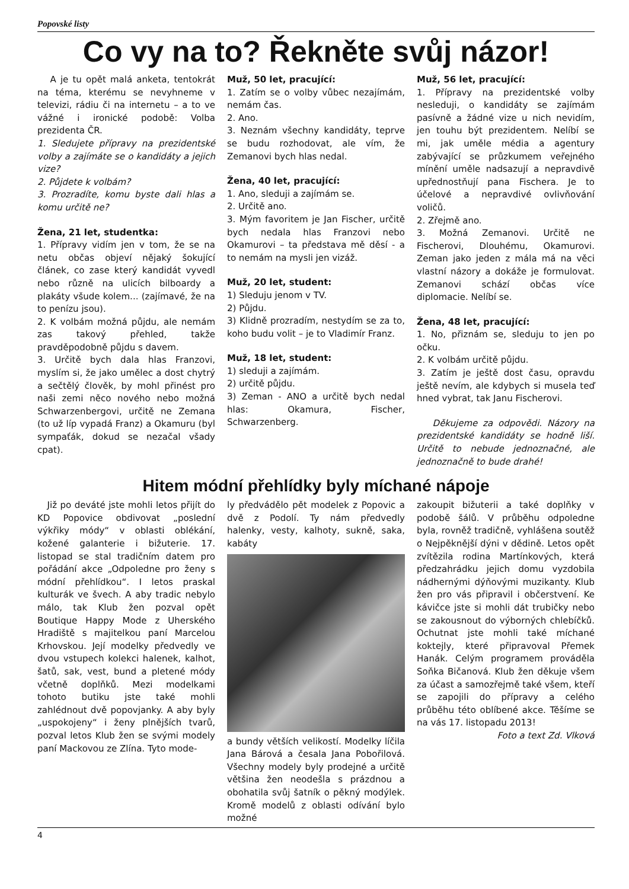Popovské listy
Co vy na to? Řekněte svůj názor!
A je tu opět malá anketa, tentokrát na téma, kterému se nevyhneme v televizi, rádiu či na internetu – a to ve vážné i ironické podobě: Volba prezidenta ČR.
1. Sledujete přípravy na prezidentské volby a zajímáte se o kandidáty a jejich vize?
2. Půjdete k volbám?
3. Prozradíte, komu byste dali hlas a komu určitě ne?
Žena, 21 let, studentka:
1. Přípravy vidím jen v tom, že se na netu občas objeví nějaký šokující článek, co zase který kandidát vyvedl nebo různě na ulicích bilboardy a plakáty všude kolem... (zajímavé, že na to penízu jsou).
2. K volbám možná půjdu, ale nemám zas takový přehled, takže pravděpodobně půjdu s davem.
3. Určitě bych dala hlas Franzovi, myslím si, že jako umělec a dost chytrý a sečtělý člověk, by mohl přinést pro naši zemi něco nového nebo možná Schwarzenbergovi, určitě ne Zemana (to už líp vypadá Franz) a Okamuru (byl sympaťák, dokud se nezačal všady cpat).
Muž, 50 let, pracující:
1. Zatím se o volby vůbec nezajímám, nemám čas.
2. Ano.
3. Neznám všechny kandidáty, teprve se budu rozhodovat, ale vím, že Zemanovi bych hlas nedal.
Žena, 40 let, pracující:
1. Ano, sleduji a zajímám se.
2. Určitě ano.
3. Mým favoritem je Jan Fischer, určitě bych nedala hlas Franzovi nebo Okamurovi – ta představa mě děsí - a to nemám na mysli jen vizáž.
Muž, 20 let, student:
1) Sleduju jenom v TV.
2) Půjdu.
3) Klidně prozradím, nestydím se za to, koho budu volit – je to Vladimír Franz.
Muž, 18 let, student:
1) sleduji a zajímám.
2) určitě půjdu.
3) Zeman - ANO a určitě bych nedal hlas: Okamura, Fischer, Schwarzenberg.
Muž, 56 let, pracující:
1. Přípravy na prezidentské volby nesleduji, o kandidáty se zajímám pasívně a žádné vize u nich nevidím, jen touhu být prezidentem. Nelíbí se mi, jak uměle média a agentury zabývající se průzkumem veřejného mínění uměle nadsazují a nepravdivě upřednostňují pana Fischera. Je to účelové a nepravdivé ovlivňování voličů.
2. Zřejmě ano.
3. Možná Zemanovi. Určitě ne Fischerovi, Dlouhému, Okamurovi. Zeman jako jeden z mála má na věci vlastní názory a dokáže je formulovat. Zemanovi schází občas více diplomacie. Nelíbí se.
Žena, 48 let, pracující:
1. No, přiznám se, sleduju to jen po očku.
2. K volbám určitě půjdu.
3. Zatím je ještě dost času, opravdu ještě nevím, ale kdybych si musela teď hned vybrat, tak Janu Fischerovi.
Děkujeme za odpovědi. Názory na prezidentské kandidáty se hodně liší. Určitě to nebude jednoznačné, ale jednoznačně to bude drahé!
Hitem módní přehlídky byly míchané nápoje
Již po deváté jste mohli letos přijít do KD Popovice obdivovat „poslední výkřiky módy“ v oblasti oblékání, kožené galanterie i bižuterie. 17. listopad se stal tradičním datem pro pořádání akce „Odpoledne pro ženy s módní přehlídkou“. I letos praskal kulturák ve švech. A aby tradic nebylo málo, tak Klub žen pozval opět Boutique Happy Mode z Uherského Hradiště s majitelkou paní Marcelou Krhovskou. Její modelky předvedly ve dvou vstupech kolekci halenek, kalhot, šatů, sak, vest, bund a pletené módy včetně doplňků. Mezi modelkami tohoto butiku jste také mohli zahlédnout dvě popovjanky. A aby byly „uspokojeny“ i ženy plnějších tvarů, pozval letos Klub žen se svými modely paní Mackovou ze Zlína. Tyto mode-
ly předvádělo pět modelek z Popovic a dvě z Podolí. Ty nám předvedly halenky, vesty, kalhoty, sukně, saka, kabáty
a bundy větších velikostí. Modelky líčila Jana Bárová a česala Jana Pobořilová. Všechny modely byly prodejné a určitě většina žen neodešla s prázdnou a obohatila svůj šatník o pěkný modýlek. Kromě modelů z oblasti odívání bylo možné
zakoupit bižuterii a také doplňky v podobě šálů. V průběhu odpoledne byla, rovněž tradičně, vyhlášena soutěž o Nejpěknější dýni v dědině. Letos opět zvítězila rodina Martínkových, která předzahrádku jejich domu vyzdobila nádhernými dýňovými muzikanty. Klub žen pro vás připravil i občerstvení. Ke kávičce jste si mohli dát trubičky nebo se zakousnout do výborných chlebíčků. Ochutnat jste mohli také míchané koktejly, které připravoval Přemek Hanák. Celým programem prováděla Soňka Bičanová. Klub žen děkuje všem za účast a samozřejmě také všem, kteří se zapojili do přípravy a celého průběhu této oblíbené akce. Těšíme se na vás 17. listopadu 2013!
Foto a text Zd. Vlková
4